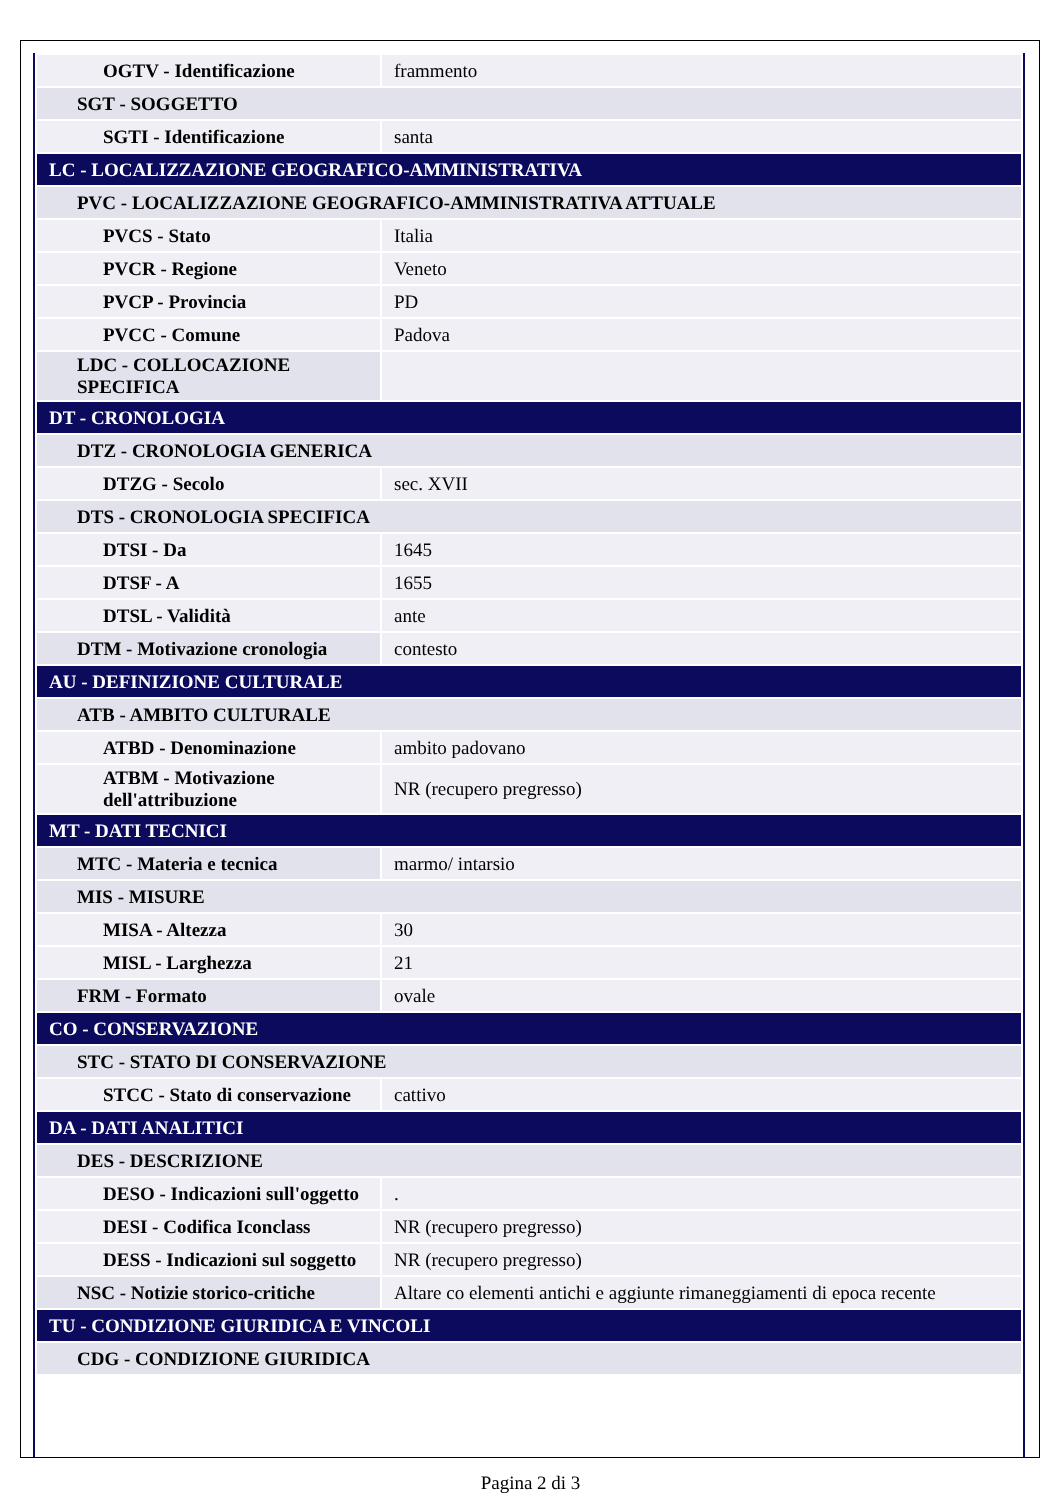| OGTV - Identificazione | frammento |
| SGT - SOGGETTO | |
| SGTI - Identificazione | santa |
| LC - LOCALIZZAZIONE GEOGRAFICO-AMMINISTRATIVA | |
| PVC - LOCALIZZAZIONE GEOGRAFICO-AMMINISTRATIVA ATTUALE | |
| PVCS - Stato | Italia |
| PVCR - Regione | Veneto |
| PVCP - Provincia | PD |
| PVCC - Comune | Padova |
| LDC - COLLOCAZIONE SPECIFICA | |
| DT - CRONOLOGIA | |
| DTZ - CRONOLOGIA GENERICA | |
| DTZG - Secolo | sec. XVII |
| DTS - CRONOLOGIA SPECIFICA | |
| DTSI - Da | 1645 |
| DTSF - A | 1655 |
| DTSL - Validità | ante |
| DTM - Motivazione cronologia | contesto |
| AU - DEFINIZIONE CULTURALE | |
| ATB - AMBITO CULTURALE | |
| ATBD - Denominazione | ambito padovano |
| ATBM - Motivazione dell'attribuzione | NR (recupero pregresso) |
| MT - DATI TECNICI | |
| MTC - Materia e tecnica | marmo/ intarsio |
| MIS - MISURE | |
| MISA - Altezza | 30 |
| MISL - Larghezza | 21 |
| FRM - Formato | ovale |
| CO - CONSERVAZIONE | |
| STC - STATO DI CONSERVAZIONE | |
| STCC - Stato di conservazione | cattivo |
| DA - DATI ANALITICI | |
| DES - DESCRIZIONE | |
| DESO - Indicazioni sull'oggetto | . |
| DESI - Codifica Iconclass | NR (recupero pregresso) |
| DESS - Indicazioni sul soggetto | NR (recupero pregresso) |
| NSC - Notizie storico-critiche | Altare co elementi antichi e aggiunte rimaneggiamenti di epoca recente |
| TU - CONDIZIONE GIURIDICA E VINCOLI | |
| CDG - CONDIZIONE GIURIDICA | |
Pagina 2 di 3